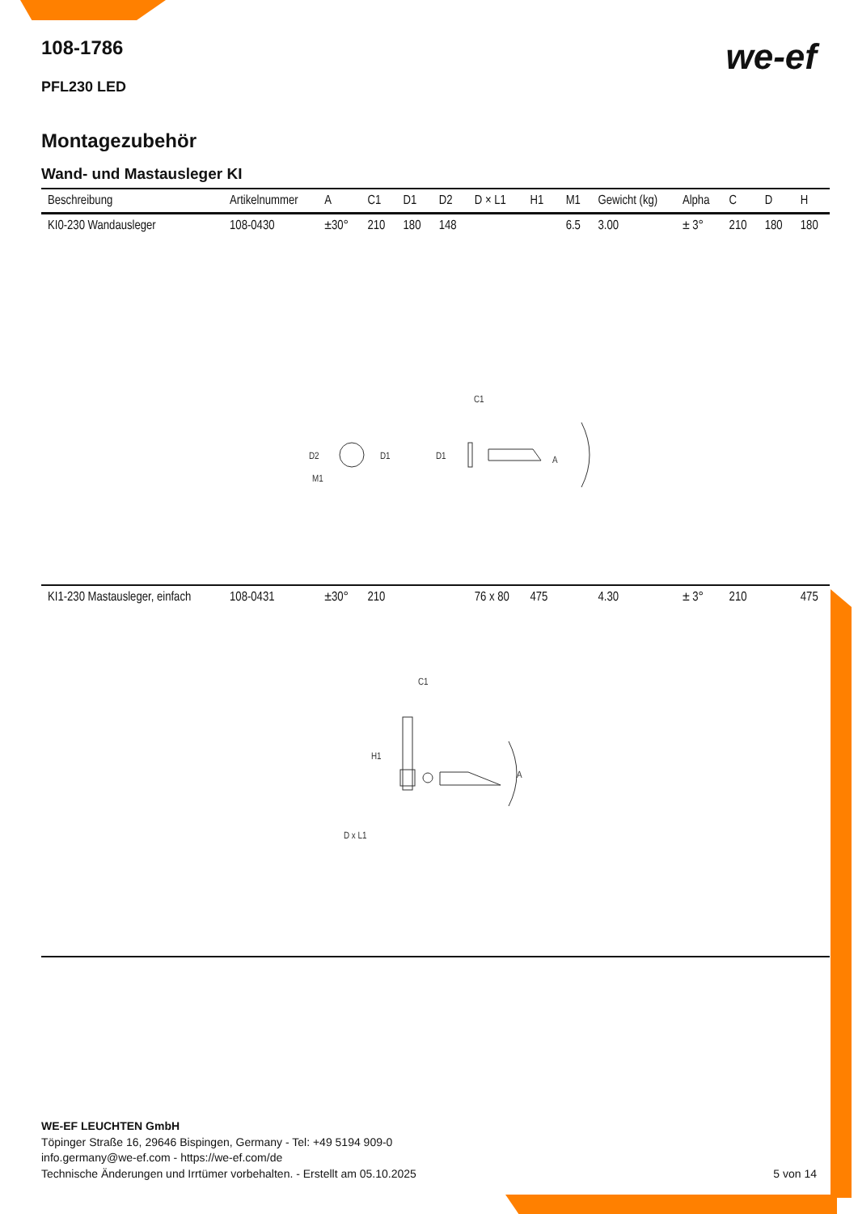we-ef
108-1786
PFL230 LED
Montagezubehör
Wand- und Mastausleger KI
| Beschreibung | Artikelnummer | A | C1 | D1 | D2 | D × L1 | H1 | M1 | Gewicht (kg) | Alpha | C | D | H |
| --- | --- | --- | --- | --- | --- | --- | --- | --- | --- | --- | --- | --- | --- |
| KI0-230 Wandausleger | 108-0430 | ±30° | 210 | 180 | 148 | | | 6.5 | 3.00 | ± 3° | 210 | 180 | 180 |
| D2 D1 M1 D1 C1 A | | | | | | | | | | | | | |
| KI1-230 Mastausleger, einfach | 108-0431 | ±30° | 210 | | | 76 x 80 | 475 | | 4.30 | ± 3° | 210 | | 475 |
| H1 C1 A D x L1 | | | | | | | | | | | | | |
WE-EF LEUCHTEN GmbH
Töpinger Straße 16, 29646 Bispingen, Germany - Tel: +49 5194 909-0
info.germany@we-ef.com - https://we-ef.com/de
Technische Änderungen und Irrtümer vorbehalten. - Erstellt am 05.10.2025 5 von 14